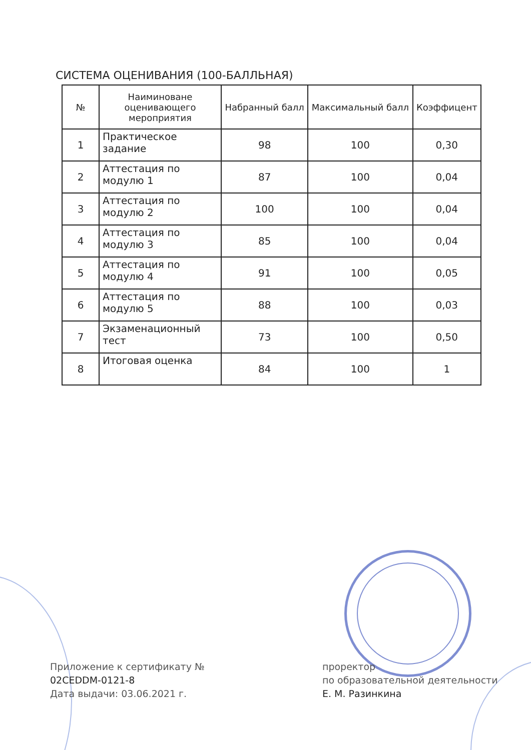СИСТЕМА ОЦЕНИВАНИЯ (100-БАЛЛЬНАЯ)
| № | Наиминоване оценивающего мероприятия | Набранный балл | Максимальный балл | Коэффицент |
| --- | --- | --- | --- | --- |
| 1 | Практическое задание | 98 | 100 | 0,30 |
| 2 | Аттестация по модулю 1 | 87 | 100 | 0,04 |
| 3 | Аттестация по модулю 2 | 100 | 100 | 0,04 |
| 4 | Аттестация по модулю 3 | 85 | 100 | 0,04 |
| 5 | Аттестация по модулю 4 | 91 | 100 | 0,05 |
| 6 | Аттестация по модулю 5 | 88 | 100 | 0,03 |
| 7 | Экзаменационный тест | 73 | 100 | 0,50 |
| 8 | Итоговая оценка | 84 | 100 | 1 |
Приложение к сертификату №
02CEDDM-0121-8
Дата выдачи: 03.06.2021 г.
проректор
по образовательной деятельности
Е. М. Разинкина